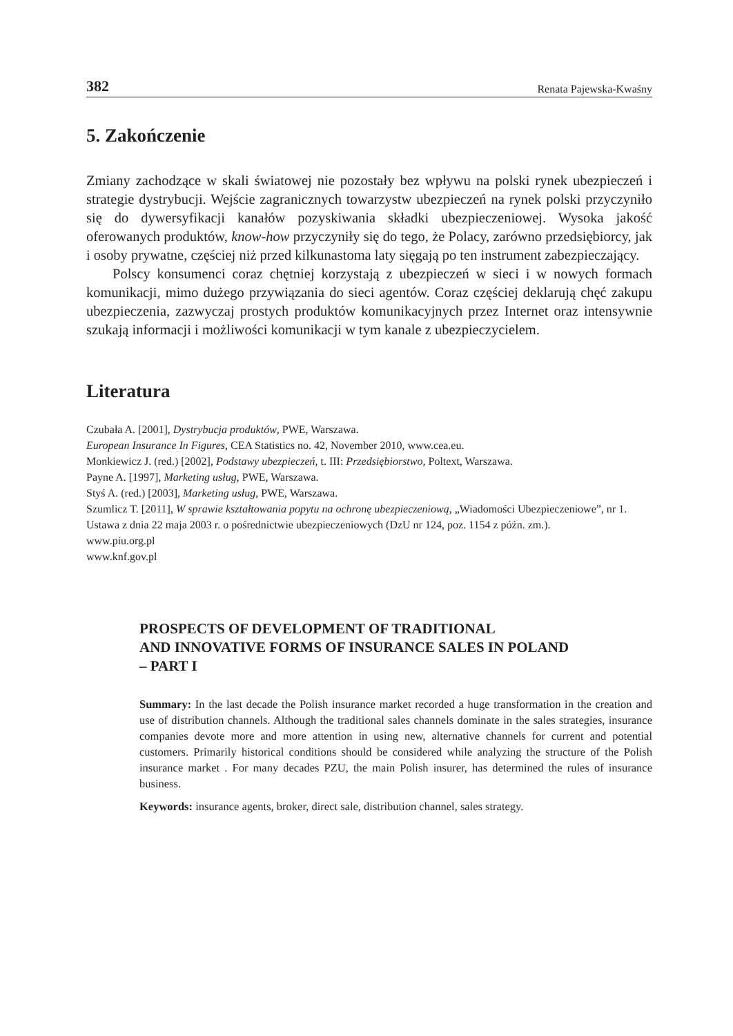382 Renata Pajewska-Kwaśny
5. Zakończenie
Zmiany zachodzące w skali światowej nie pozostały bez wpływu na polski rynek ubezpieczeń i strategie dystrybucji. Wejście zagranicznych towarzystw ubezpieczeń na rynek polski przyczyniło się do dywersyfikacji kanałów pozyskiwania składki ubezpieczeniowej. Wysoka jakość oferowanych produktów, know-how przyczyniły się do tego, że Polacy, zarówno przedsiębiorcy, jak i osoby prywatne, częściej niż przed kilkunastoma laty sięgają po ten instrument zabezpieczający.
Polscy konsumenci coraz chętniej korzystają z ubezpieczeń w sieci i w nowych formach komunikacji, mimo dużego przywiązania do sieci agentów. Coraz częściej deklarują chęć zakupu ubezpieczenia, zazwyczaj prostych produktów komunikacyjnych przez Internet oraz intensywnie szukają informacji i możliwości komunikacji w tym kanale z ubezpieczycielem.
Literatura
Czubała A. [2001], Dystrybucja produktów, PWE, Warszawa.
European Insurance In Figures, CEA Statistics no. 42, November 2010, www.cea.eu.
Monkiewicz J. (red.) [2002], Podstawy ubezpieczeń, t. III: Przedsiębiorstwo, Poltext, Warszawa.
Payne A. [1997], Marketing usług, PWE, Warszawa.
Styś A. (red.) [2003], Marketing usług, PWE, Warszawa.
Szumlicz T. [2011], W sprawie kształtowania popytu na ochronę ubezpieczeniową, „Wiadomości Ubezpieczeniowe”, nr 1.
Ustawa z dnia 22 maja 2003 r. o pośrednictwie ubezpieczeniowych (DzU nr 124, poz. 1154 z późn. zm.).
www.piu.org.pl
www.knf.gov.pl
PROSPECTS OF DEVELOPMENT OF TRADITIONAL
AND INNOVATIVE FORMS OF INSURANCE SALES IN POLAND
– PART I
Summary: In the last decade the Polish insurance market recorded a huge transformation in the creation and use of distribution channels. Although the traditional sales channels dominate in the sales strategies, insurance companies devote more and more attention in using new, alternative channels for current and potential customers. Primarily historical conditions should be considered while analyzing the structure of the Polish insurance market . For many decades PZU, the main Polish insurer, has determined the rules of insurance business.
Keywords: insurance agents, broker, direct sale, distribution channel, sales strategy.